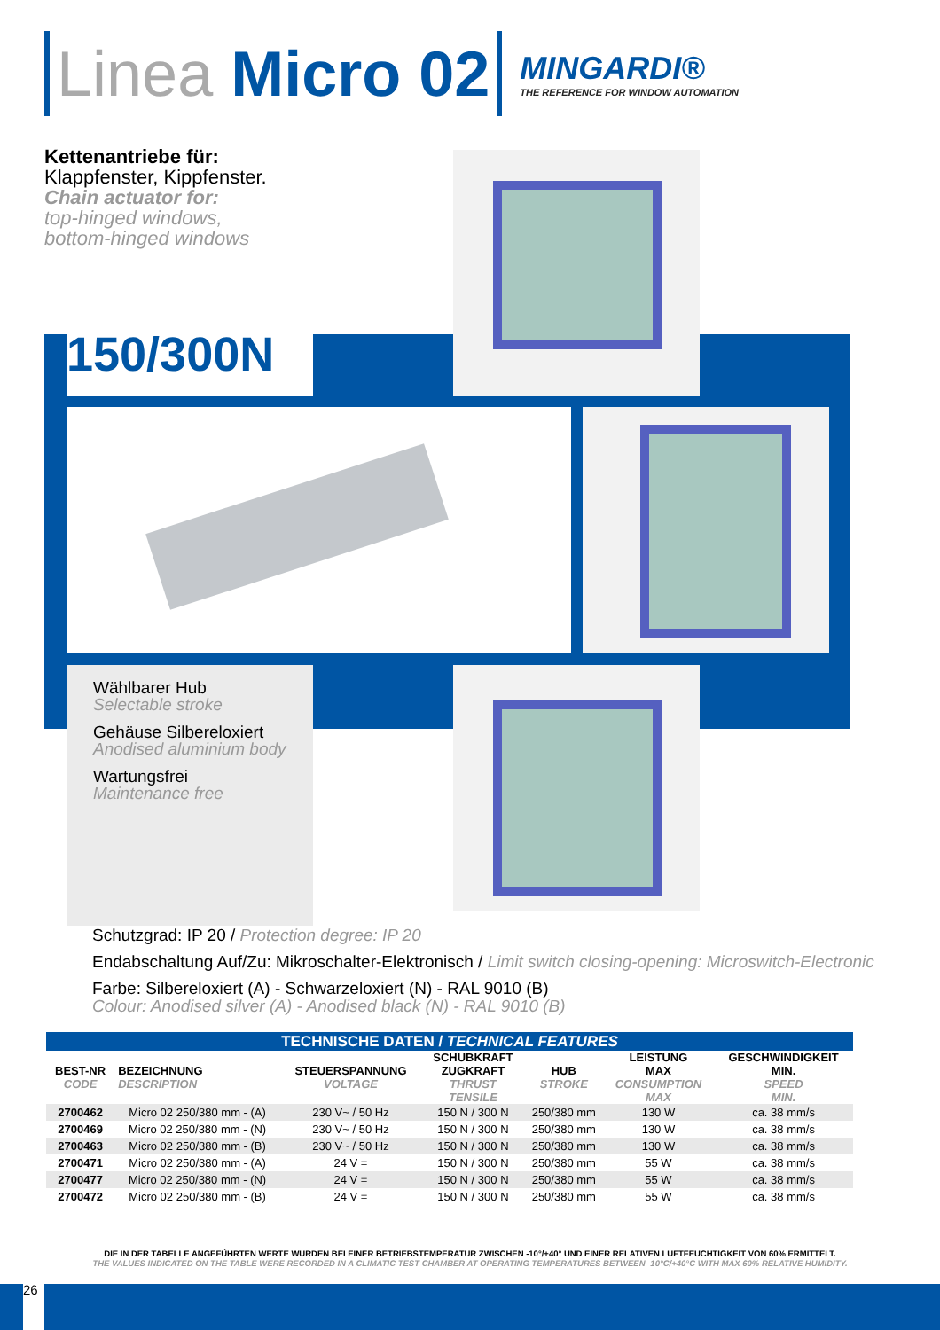Linea Micro 02
MINGARDI®
THE REFERENCE FOR WINDOW AUTOMATION
Kettenantriebe für:
Klappfenster, Kippfenster.
Chain actuator for:
top-hinged windows,
bottom-hinged windows
150/300N
Wählbarer Hub
Selectable stroke
Gehäuse Silbereloxiert
Anodised aluminium body
Wartungsfrei
Maintenance free
Schutzgrad: IP 20 / Protection degree: IP 20
Endabschaltung Auf/Zu: Mikroschalter-Elektronisch / Limit switch closing-opening: Microswitch-Electronic
Farbe: Silbereloxiert (A) - Schwarzeloxiert (N) - RAL 9010 (B)
Colour: Anodised silver (A) - Anodised black (N) - RAL 9010 (B)
| TECHNISCHE DATEN / TECHNICAL FEATURES | | | | | | |
| --- | --- | --- | --- | --- | --- | --- |
| BEST-NR CODE | BEZEICHNUNG DESCRIPTION | STEUERSPANNUNG VOLTAGE | SCHUBKRAFT ZUGKRAFT THRUST TENSILE | HUB STROKE | LEISTUNG MAX CONSUMPTION MAX | GESCHWINDIGKEIT MIN. SPEED MIN. |
| 2700462 | Micro 02 250/380 mm - (A) | 230 V~ / 50 Hz | 150 N / 300 N | 250/380 mm | 130 W | ca. 38 mm/s |
| 2700469 | Micro 02 250/380 mm - (N) | 230 V~ / 50 Hz | 150 N / 300 N | 250/380 mm | 130 W | ca. 38 mm/s |
| 2700463 | Micro 02 250/380 mm - (B) | 230 V~ / 50 Hz | 150 N / 300 N | 250/380 mm | 130 W | ca. 38 mm/s |
| 2700471 | Micro 02 250/380 mm - (A) | 24 V = | 150 N / 300 N | 250/380 mm | 55 W | ca. 38 mm/s |
| 2700477 | Micro 02 250/380 mm - (N) | 24 V = | 150 N / 300 N | 250/380 mm | 55 W | ca. 38 mm/s |
| 2700472 | Micro 02 250/380 mm - (B) | 24 V = | 150 N / 300 N | 250/380 mm | 55 W | ca. 38 mm/s |
DIE IN DER TABELLE ANGEFÜHRTEN WERTE WURDEN BEI EINER BETRIEBSTEMPERATUR ZWISCHEN -10°/+40° UND EINER RELATIVEN LUFTFEUCHTIGKEIT VON 60% ERMITTELT.
THE VALUES INDICATED ON THE TABLE WERE RECORDED IN A CLIMATIC TEST CHAMBER AT OPERATING TEMPERATURES BETWEEN -10°C/+40°C WITH MAX 60% RELATIVE HUMIDITY.
26